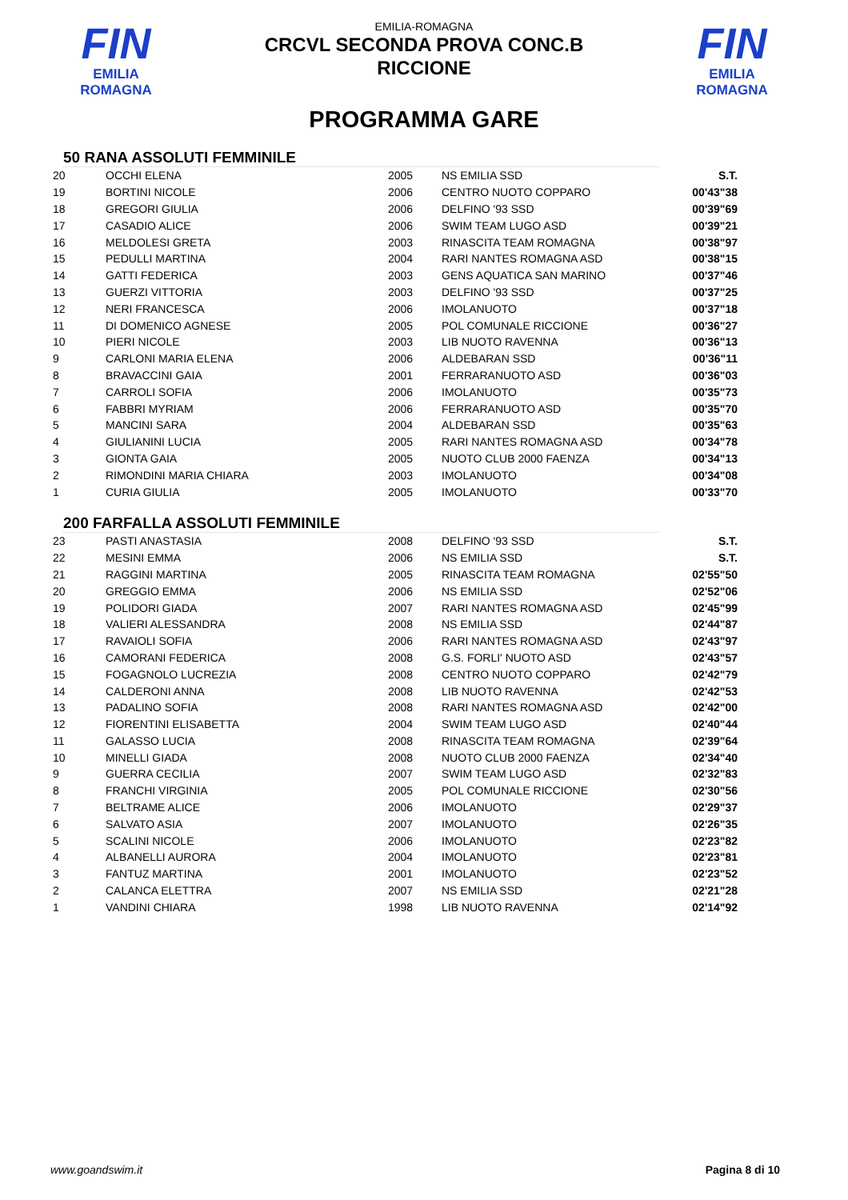FIN
EMILIA ROMAGNA
EMILIA-ROMAGNA
CRCVL SECONDA PROVA CONC.B
RICCIONE
FIN
EMILIA ROMAGNA
PROGRAMMA GARE
50 RANA ASSOLUTI FEMMINILE
| 20 | OCCHI ELENA | 2005 | NS EMILIA SSD | S.T. |
| 19 | BORTINI NICOLE | 2006 | CENTRO NUOTO COPPARO | 00'43"38 |
| 18 | GREGORI GIULIA | 2006 | DELFINO '93 SSD | 00'39"69 |
| 17 | CASADIO ALICE | 2006 | SWIM TEAM LUGO ASD | 00'39"21 |
| 16 | MELDOLESI GRETA | 2003 | RINASCITA TEAM ROMAGNA | 00'38"97 |
| 15 | PEDULLI MARTINA | 2004 | RARI NANTES ROMAGNA ASD | 00'38"15 |
| 14 | GATTI FEDERICA | 2003 | GENS AQUATICA SAN MARINO | 00'37"46 |
| 13 | GUERZI VITTORIA | 2003 | DELFINO '93 SSD | 00'37"25 |
| 12 | NERI FRANCESCA | 2006 | IMOLANUOTO | 00'37"18 |
| 11 | DI DOMENICO AGNESE | 2005 | POL COMUNALE RICCIONE | 00'36"27 |
| 10 | PIERI NICOLE | 2003 | LIB NUOTO RAVENNA | 00'36"13 |
| 9 | CARLONI MARIA ELENA | 2006 | ALDEBARAN SSD | 00'36"11 |
| 8 | BRAVACCINI GAIA | 2001 | FERRARANUOTO ASD | 00'36"03 |
| 7 | CARROLI SOFIA | 2006 | IMOLANUOTO | 00'35"73 |
| 6 | FABBRI MYRIAM | 2006 | FERRARANUOTO ASD | 00'35"70 |
| 5 | MANCINI SARA | 2004 | ALDEBARAN SSD | 00'35"63 |
| 4 | GIULIANINI LUCIA | 2005 | RARI NANTES ROMAGNA ASD | 00'34"78 |
| 3 | GIONTA GAIA | 2005 | NUOTO CLUB 2000 FAENZA | 00'34"13 |
| 2 | RIMONDINI MARIA CHIARA | 2003 | IMOLANUOTO | 00'34"08 |
| 1 | CURIA GIULIA | 2005 | IMOLANUOTO | 00'33"70 |
200 FARFALLA ASSOLUTI FEMMINILE
| 23 | PASTI ANASTASIA | 2008 | DELFINO '93 SSD | S.T. |
| 22 | MESINI EMMA | 2006 | NS EMILIA SSD | S.T. |
| 21 | RAGGINI MARTINA | 2005 | RINASCITA TEAM ROMAGNA | 02'55"50 |
| 20 | GREGGIO EMMA | 2006 | NS EMILIA SSD | 02'52"06 |
| 19 | POLIDORI GIADA | 2007 | RARI NANTES ROMAGNA ASD | 02'45"99 |
| 18 | VALIERI ALESSANDRA | 2008 | NS EMILIA SSD | 02'44"87 |
| 17 | RAVAIOLI SOFIA | 2006 | RARI NANTES ROMAGNA ASD | 02'43"97 |
| 16 | CAMORANI FEDERICA | 2008 | G.S. FORLI' NUOTO ASD | 02'43"57 |
| 15 | FOGAGNOLO LUCREZIA | 2008 | CENTRO NUOTO COPPARO | 02'42"79 |
| 14 | CALDERONI ANNA | 2008 | LIB NUOTO RAVENNA | 02'42"53 |
| 13 | PADALINO SOFIA | 2008 | RARI NANTES ROMAGNA ASD | 02'42"00 |
| 12 | FIORENTINI ELISABETTA | 2004 | SWIM TEAM LUGO ASD | 02'40"44 |
| 11 | GALASSO LUCIA | 2008 | RINASCITA TEAM ROMAGNA | 02'39"64 |
| 10 | MINELLI GIADA | 2008 | NUOTO CLUB 2000 FAENZA | 02'34"40 |
| 9 | GUERRA CECILIA | 2007 | SWIM TEAM LUGO ASD | 02'32"83 |
| 8 | FRANCHI VIRGINIA | 2005 | POL COMUNALE RICCIONE | 02'30"56 |
| 7 | BELTRAME ALICE | 2006 | IMOLANUOTO | 02'29"37 |
| 6 | SALVATO ASIA | 2007 | IMOLANUOTO | 02'26"35 |
| 5 | SCALINI NICOLE | 2006 | IMOLANUOTO | 02'23"82 |
| 4 | ALBANELLI AURORA | 2004 | IMOLANUOTO | 02'23"81 |
| 3 | FANTUZ MARTINA | 2001 | IMOLANUOTO | 02'23"52 |
| 2 | CALANCA ELETTRA | 2007 | NS EMILIA SSD | 02'21"28 |
| 1 | VANDINI CHIARA | 1998 | LIB NUOTO RAVENNA | 02'14"92 |
www.goandswim.it Pagina 8 di 10